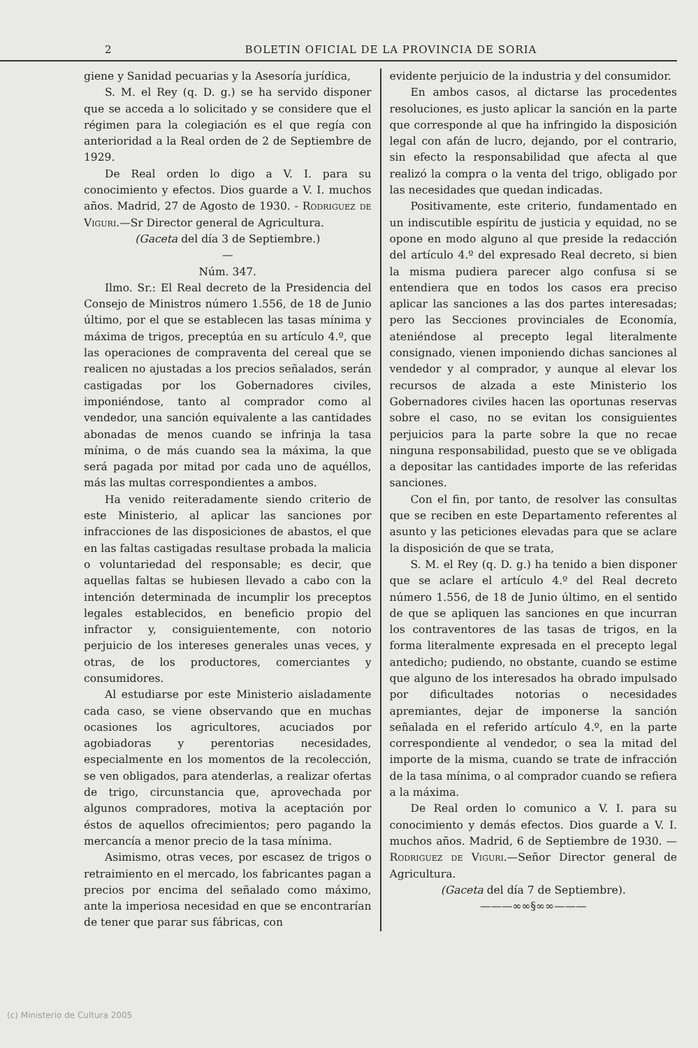2 BOLETIN OFICIAL DE LA PROVINCIA DE SORIA
giene y Sanidad pecuarias y la Asesoría jurídica,
S. M. el Rey (q. D. g.) se ha servido disponer que se acceda a lo solicitado y se considere que el régimen para la colegiación es el que regía con anterioridad a la Real orden de 2 de Septiembre de 1929.
De Real orden lo digo a V. I. para su conocimiento y efectos. Dios guarde a V. I. muchos años. Madrid, 27 de Agosto de 1930. - Rodriguez de Viguri.—Sr Director general de Agricultura.
(Gaceta del día 3 de Septiembre.)
—
Núm. 347.
Ilmo. Sr.: El Real decreto de la Presidencia del Consejo de Ministros número 1.556, de 18 de Junio último, por el que se establecen las tasas mínima y máxima de trigos, preceptúa en su artículo 4.º, que las operaciones de compraventa del cereal que se realicen no ajustadas a los precios señalados, serán castigadas por los Gobernadores civiles, imponiéndose, tanto al comprador como al vendedor, una sanción equivalente a las cantidades abonadas de menos cuando se infrinja la tasa mínima, o de más cuando sea la máxima, la que será pagada por mitad por cada uno de aquéllos, más las multas correspondientes a ambos.
Ha venido reiteradamente siendo criterio de este Ministerio, al aplicar las sanciones por infracciones de las disposiciones de abastos, el que en las faltas castigadas resultase probada la malicia o voluntariedad del responsable; es decir, que aquellas faltas se hubiesen llevado a cabo con la intención determinada de incumplir los preceptos legales establecidos, en beneficio propio del infractor y, consiguientemente, con notorio perjuicio de los intereses generales unas veces, y otras, de los productores, comerciantes y consumidores.
Al estudiarse por este Ministerio aisladamente cada caso, se viene observando que en muchas ocasiones los agricultores, acuciados por agobiadoras y perentorias necesidades, especialmente en los momentos de la recolección, se ven obligados, para atenderlas, a realizar ofertas de trigo, circunstancia que, aprovechada por algunos compradores, motiva la aceptación por éstos de aquellos ofrecimientos; pero pagando la mercancía a menor precio de la tasa mínima.
Asimismo, otras veces, por escasez de trigos o retraimiento en el mercado, los fabricantes pagan a precios por encima del señalado como máximo, ante la imperiosa necesidad en que se encontrarían de tener que parar sus fábricas, con
evidente perjuicio de la industria y del consumidor.
En ambos casos, al dictarse las procedentes resoluciones, es justo aplicar la sanción en la parte que corresponde al que ha infringido la disposición legal con afán de lucro, dejando, por el contrario, sin efecto la responsabilidad que afecta al que realizó la compra o la venta del trigo, obligado por las necesidades que quedan indicadas.
Positivamente, este criterio, fundamentado en un indiscutible espíritu de justicia y equidad, no se opone en modo alguno al que preside la redacción del artículo 4.º del expresado Real decreto, si bien la misma pudiera parecer algo confusa si se entendiera que en todos los casos era preciso aplicar las sanciones a las dos partes interesadas; pero las Secciones provinciales de Economía, ateniéndose al precepto legal literalmente consignado, vienen imponiendo dichas sanciones al vendedor y al comprador, y aunque al elevar los recursos de alzada a este Ministerio los Gobernadores civiles hacen las oportunas reservas sobre el caso, no se evitan los consiguientes perjuicios para la parte sobre la que no recae ninguna responsabilidad, puesto que se ve obligada a depositar las cantidades importe de las referidas sanciones.
Con el fin, por tanto, de resolver las consultas que se reciben en este Departamento referentes al asunto y las peticiones elevadas para que se aclare la disposición de que se trata,
S. M. el Rey (q. D. g.) ha tenido a bien disponer que se aclare el artículo 4.º del Real decreto número 1.556, de 18 de Junio último, en el sentido de que se apliquen las sanciones en que incurran los contraventores de las tasas de trigos, en la forma literalmente expresada en el precepto legal antedicho; pudiendo, no obstante, cuando se estime que alguno de los interesados ha obrado impulsado por dificultades notorias o necesidades apremiantes, dejar de imponerse la sanción señalada en el referido artículo 4.º, en la parte correspondiente al vendedor, o sea la mitad del importe de la misma, cuando se trate de infracción de la tasa mínima, o al comprador cuando se refiera a la máxima.
De Real orden lo comunico a V. I. para su conocimiento y demás efectos. Dios guarde a V. I. muchos años. Madrid, 6 de Septiembre de 1930. —Rodriguez de Viguri.—Señor Director general de Agricultura.
(Gaceta del día 7 de Septiembre).
———∞∞§∞∞———
(c) Ministerio de Cultura 2005